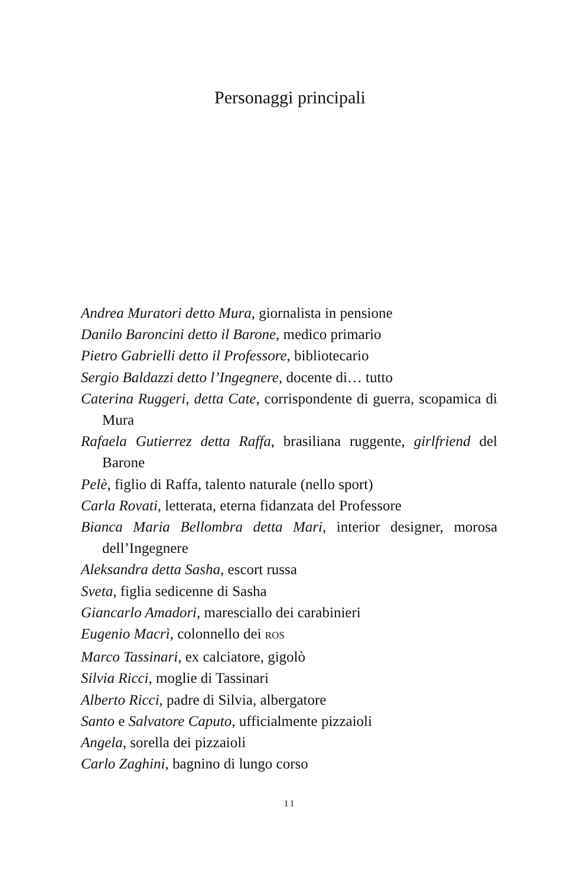Personaggi principali
Andrea Muratori detto Mura, giornalista in pensione
Danilo Baroncini detto il Barone, medico primario
Pietro Gabrielli detto il Professore, bibliotecario
Sergio Baldazzi detto l’Ingegnere, docente di… tutto
Caterina Ruggeri, detta Cate, corrispondente di guerra, scopamica di Mura
Rafaela Gutierrez detta Raffa, brasiliana ruggente, girlfriend del Barone
Pelè, figlio di Raffa, talento naturale (nello sport)
Carla Rovati, letterata, eterna fidanzata del Professore
Bianca Maria Bellombra detta Mari, interior designer, morosa dell’Ingegnere
Aleksandra detta Sasha, escort russa
Sveta, figlia sedicenne di Sasha
Giancarlo Amadori, maresciallo dei carabinieri
Eugenio Macrì, colonnello dei ROS
Marco Tassinari, ex calciatore, gigolò
Silvia Ricci, moglie di Tassinari
Alberto Ricci, padre di Silvia, albergatore
Santo e Salvatore Caputo, ufficialmente pizzaioli
Angela, sorella dei pizzaioli
Carlo Zaghini, bagnino di lungo corso
11